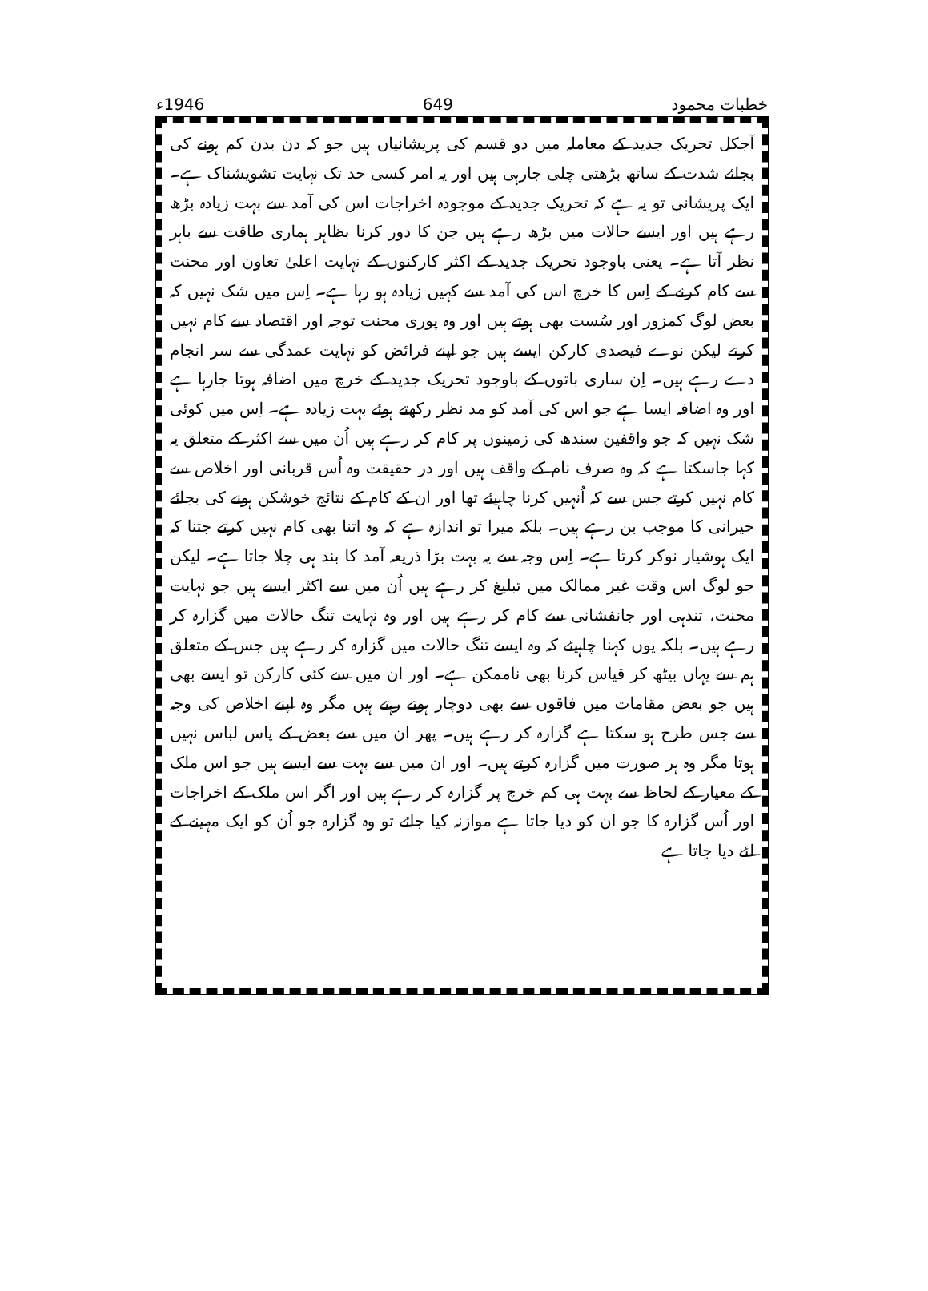خطبات محمود 649 1946ء
آجکل تحریک جدید کے معاملہ میں دو قسم کی پریشانیاں ہیں جو کہ دن بدن کم ہونے کی بجائے شدت کے ساتھ بڑھتی چلی جارہی ہیں اور یہ امر کسی حد تک نہایت تشویشناک ہے۔ ایک پریشانی تو یہ ہے کہ تحریک جدید کے موجودہ اخراجات اس کی آمد سے بہت زیادہ بڑھ رہے ہیں اور ایسے حالات میں بڑھ رہے ہیں جن کا دور کرنا بظاہر ہماری طاقت سے باہر نظر آتا ہے۔ یعنی باوجود تحریک جدید کے اکثر کارکنوں کے نہایت اعلیٰ تعاون اور محنت سے کام کرنے کے اِس کا خرچ اس کی آمد سے کہیں زیادہ ہو رہا ہے۔ اِس میں شک نہیں کہ بعض لوگ کمزور اور سُست بھی ہوتے ہیں اور وہ پوری محنت توجہ اور اقتصاد سے کام نہیں کرتے لیکن نوے فیصدی کارکن ایسے ہیں جو اپنے فرائض کو نہایت عمدگی سے سر انجام دے رہے ہیں۔ اِن ساری باتوں کے باوجود تحریک جدید کے خرچ میں اضافہ ہوتا جارہا ہے اور وہ اضافہ ایسا ہے جو اس کی آمد کو مد نظر رکھتے ہوئے بہت زیادہ ہے۔ اِس میں کوئی شک نہیں کہ جو واقفین سندھ کی زمینوں پر کام کر رہے ہیں اُن میں سے اکثر کے متعلق یہ کہا جاسکتا ہے کہ وہ صرف نام کے واقف ہیں اور در حقیقت وہ اُس قربانی اور اخلاص سے کام نہیں کرتے جس سے کہ اُنہیں کرنا چاہیئے تھا اور ان کے کام کے نتائج خوشکن ہونے کی بجائے حیرانی کا موجب بن رہے ہیں۔ بلکہ میرا تو اندازہ ہے کہ وہ اتنا بھی کام نہیں کرتے جتنا کہ ایک ہوشیار نوکر کرتا ہے۔ اِس وجہ سے یہ بہت بڑا ذریعہ آمد کا بند ہی چلا جاتا ہے۔ لیکن جو لوگ اس وقت غیر ممالک میں تبلیغ کر رہے ہیں اُن میں سے اکثر ایسے ہیں جو نہایت محنت، تندہی اور جانفشانی سے کام کر رہے ہیں اور وہ نہایت تنگ حالات میں گزارہ کر رہے ہیں۔ بلکہ یوں کہنا چاہیئے کہ وہ ایسے تنگ حالات میں گزارہ کر رہے ہیں جس کے متعلق ہم سے یہاں بیٹھ کر قیاس کرنا بھی ناممکن ہے۔ اور ان میں سے کئی کارکن تو ایسے بھی ہیں جو بعض مقامات میں فاقوں سے بھی دوچار ہوتے رہتے ہیں مگر وہ اپنے اخلاص کی وجہ سے جس طرح ہو سکتا ہے گزارہ کر رہے ہیں۔ پھر ان میں سے بعض کے پاس لباس نہیں ہوتا مگر وہ ہر صورت میں گزارہ کرتے ہیں۔ اور ان میں سے بہت سے ایسے ہیں جو اس ملک کے معیار کے لحاظ سے بہت ہی کم خرچ پر گزارہ کر رہے ہیں اور اگر اس ملک کے اخراجات اور اُس گزارہ کا جو ان کو دیا جاتا ہے موازنہ کیا جائے تو وہ گزارہ جو اُن کو ایک مہینے کے لئے دیا جاتا ہے